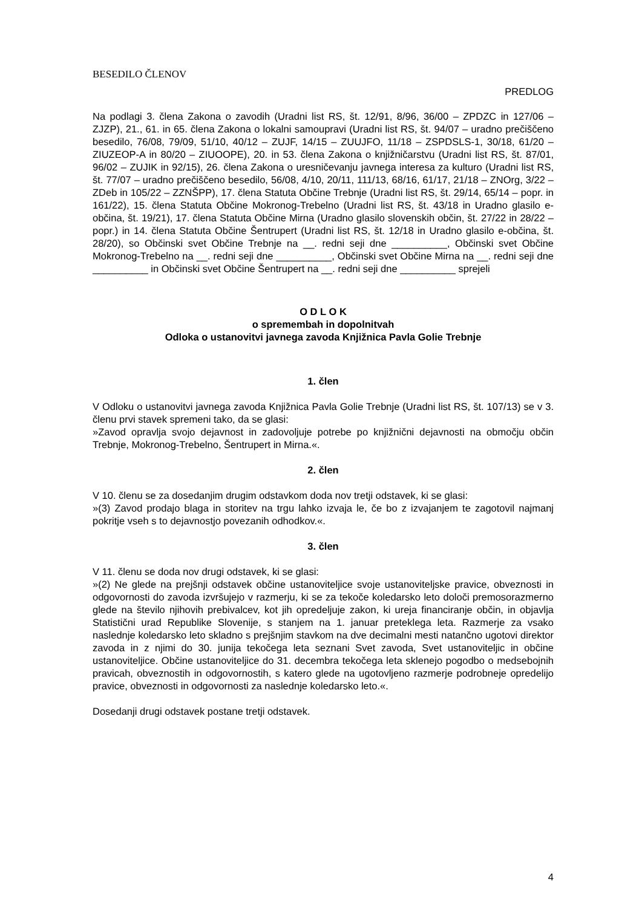BESEDILO ČLENOV
PREDLOG
Na podlagi 3. člena Zakona o zavodih (Uradni list RS, št. 12/91, 8/96, 36/00 – ZPDZC in 127/06 – ZJZP), 21., 61. in 65. člena Zakona o lokalni samoupravi (Uradni list RS, št. 94/07 – uradno prečiščeno besedilo, 76/08, 79/09, 51/10, 40/12 – ZUJF, 14/15 – ZUUJFO, 11/18 – ZSPDSLS-1, 30/18, 61/20 – ZIUZEOP-A in 80/20 – ZIUOOPE), 20. in 53. člena Zakona o knjižničarstvu (Uradni list RS, št. 87/01, 96/02 – ZUJIK in 92/15), 26. člena Zakona o uresničevanju javnega interesa za kulturo (Uradni list RS, št. 77/07 – uradno prečiščeno besedilo, 56/08, 4/10, 20/11, 111/13, 68/16, 61/17, 21/18 – ZNOrg, 3/22 – ZDeb in 105/22 – ZZNŠPP), 17. člena Statuta Občine Trebnje (Uradni list RS, št. 29/14, 65/14 – popr. in 161/22), 15. člena Statuta Občine Mokronog-Trebelno (Uradni list RS, št. 43/18 in Uradno glasilo e-občina, št. 19/21), 17. člena Statuta Občine Mirna (Uradno glasilo slovenskih občin, št. 27/22 in 28/22 – popr.) in 14. člena Statuta Občine Šentrupert (Uradni list RS, št. 12/18 in Uradno glasilo e-občina, št. 28/20), so Občinski svet Občine Trebnje na __. redni seji dne __________, Občinski svet Občine Mokronog-Trebelno na __. redni seji dne __________, Občinski svet Občine Mirna na __. redni seji dne __________ in Občinski svet Občine Šentrupert na __. redni seji dne __________ sprejeli
O D L O K
o spremembah in dopolnitvah
Odloka o ustanovitvi javnega zavoda Knjižnica Pavla Golie Trebnje
1. člen
V Odloku o ustanovitvi javnega zavoda Knjižnica Pavla Golie Trebnje (Uradni list RS, št. 107/13) se v 3. členu prvi stavek spremeni tako, da se glasi:
»Zavod opravlja svojo dejavnost in zadovoljuje potrebe po knjižnični dejavnosti na območju občin Trebnje, Mokronog-Trebelno, Šentrupert in Mirna.«.
2. člen
V 10. členu se za dosedanjim drugim odstavkom doda nov tretji odstavek, ki se glasi:
»(3) Zavod prodajo blaga in storitev na trgu lahko izvaja le, če bo z izvajanjem te zagotovil najmanj pokritje vseh s to dejavnostjo povezanih odhodkov.«.
3. člen
V 11. členu se doda nov drugi odstavek, ki se glasi:
»(2) Ne glede na prejšnji odstavek občine ustanoviteljice svoje ustanoviteljske pravice, obveznosti in odgovornosti do zavoda izvršujejo v razmerju, ki se za tekoče koledarsko leto določi premosorazmerno glede na število njihovih prebivalcev, kot jih opredeljuje zakon, ki ureja financiranje občin, in objavlja Statistični urad Republike Slovenije, s stanjem na 1. januar preteklega leta. Razmerje za vsako naslednje koledarsko leto skladno s prejšnjim stavkom na dve decimalni mesti natančno ugotovi direktor zavoda in z njimi do 30. junija tekočega leta seznani Svet zavoda, Svet ustanoviteljic in občine ustanoviteljice. Občine ustanoviteljice do 31. decembra tekočega leta sklenejo pogodbo o medsebojnih pravicah, obveznostih in odgovornostih, s katero glede na ugotovljeno razmerje podrobneje opredelijo pravice, obveznosti in odgovornosti za naslednje koledarsko leto.«.
Dosedanji drugi odstavek postane tretji odstavek.
4